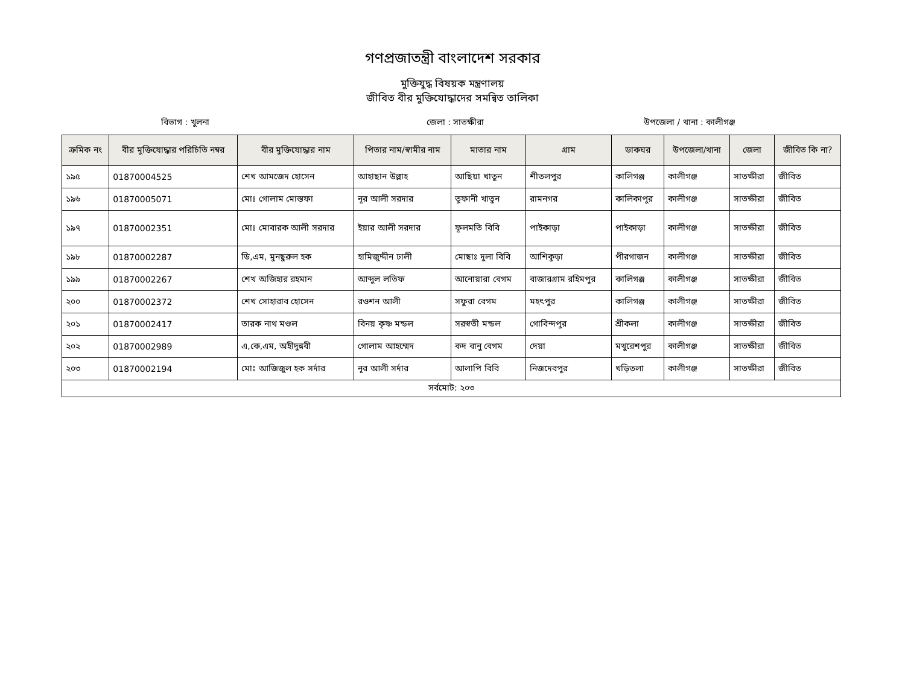গণপ্রজাতন্ত্রী বাংলাদেশ সরকার
মুক্তিযুদ্ধ বিষয়ক মন্ত্রণালয়
জীবিত বীর মুক্তিযোদ্ধাদের সমন্বিত তালিকা
বিভাগ : খুলনা জেলা : সাতক্ষীরা উপজেলা / থানা : কালীগঞ্জ
| ক্রমিক নং | বীর মুক্তিযোদ্ধার পরিচিতি নম্বর | বীর মুক্তিযোদ্ধার নাম | পিতার নাম/স্বামীর নাম | মাতার নাম | গ্রাম | ডাকঘর | উপজেলা/থানা | জেলা | জীবিত কি না? |
| --- | --- | --- | --- | --- | --- | --- | --- | --- | --- |
| ১৯৫ | 01870004525 | শেখ আমজেদ হোসেন | আহাছান উল্লাহ | আছিয়া খাতুন | শীতলপুর | কালিগঞ্জ | কালীগঞ্জ | সাতক্ষীরা | জীবিত |
| ১৯৬ | 01870005071 | মোঃ গোলাম মোস্তফা | নূর আলী সরদার | তুফানী খাতুন | রামনগর | কালিকাপুর | কালীগঞ্জ | সাতক্ষীরা | জীবিত |
| ১৯৭ | 01870002351 | মোঃ মোবারক আলী সরদার | ইয়ার আলী সরদার | ফূলমতি বিবি | পাইকাড়া | পাইকাড়া | কালীগঞ্জ | সাতক্ষীরা | জীবিত |
| ১৯৮ | 01870002287 | ডি,এম, মুনছুরুল হক | হামিজুদ্দীন ঢালী | মোছাঃ দুলা বিবি | আশিকুড়া | পীরগাজন | কালীগঞ্জ | সাতক্ষীরা | জীবিত |
| ১৯৯ | 01870002267 | শেখ অজিহার রহমান | আব্দুল লতিফ | আনোয়ারা বেগম | বাজারগ্রাম রহিমপুর | কালিগঞ্জ | কালীগঞ্জ | সাতক্ষীরা | জীবিত |
| ২০০ | 01870002372 | শেখ সোহারাব হোসেন | রওশন আলী | সফুরা বেগম | মহৎপুর | কালিগঞ্জ | কালীগঞ্জ | সাতক্ষীরা | জীবিত |
| ২০১ | 01870002417 | তারক নাথ মণ্ডল | বিনয় কৃষ্ণ মন্ডল | সরস্বতী মন্ডল | গোবিন্দপুর | শ্রীকলা | কালীগঞ্জ | সাতক্ষীরা | জীবিত |
| ২০২ | 01870002989 | এ,কে,এম, অহীদুন্নবী | গোলাম আহম্মেদ | কদ বানু বেগম | দেয়া | মথুরেশপুর | কালীগঞ্জ | সাতক্ষীরা | জীবিত |
| ২০৩ | 01870002194 | মোঃ আজিজুল হক সর্দার | নূর আলী সর্দার | আলাপি বিবি | নিজদেবপুর | খড়িতলা | কালীগঞ্জ | সাতক্ষীরা | জীবিত |
| সর্বমোট: ২০৩ | | | | | | | | | |